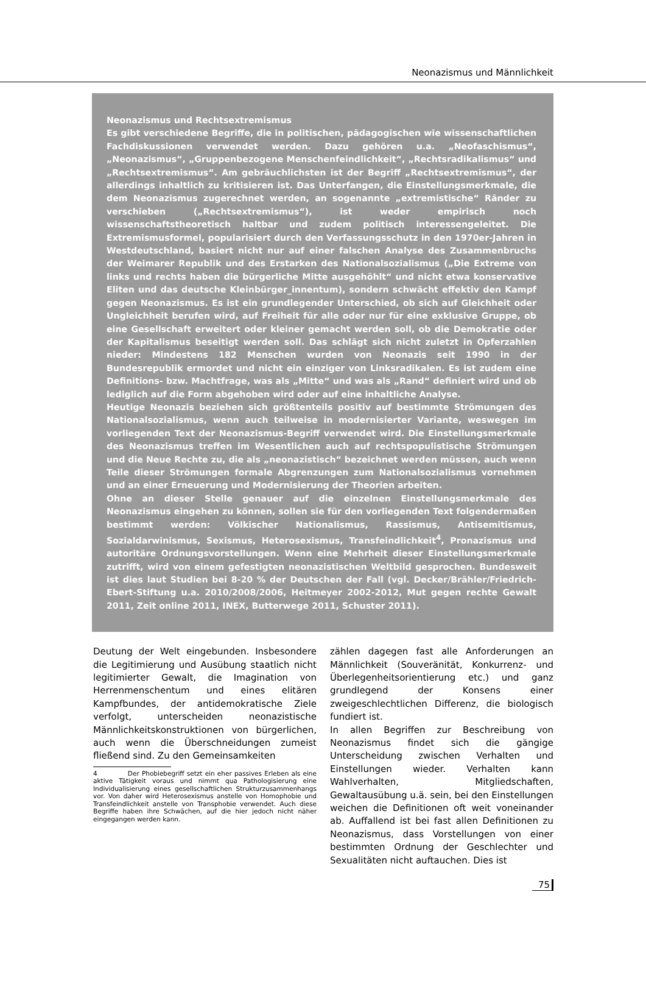Neonazismus und Männlichkeit
Neonazismus und Rechtsextremismus
Es gibt verschiedene Begriffe, die in politischen, pädagogischen wie wissenschaftlichen Fachdiskussionen verwendet werden. Dazu gehören u.a. „Neofaschismus“, „Neonazismus“, „Gruppenbezogene Menschenfeindlichkeit“, „Rechtsradikalismus“ und „Rechtsextremismus“. Am gebräuchlichsten ist der Begriff „Rechtsextremismus“, der allerdings inhaltlich zu kritisieren ist. Das Unterfangen, die Einstellungsmerkmale, die dem Neonazismus zugerechnet werden, an sogenannte „extremistische“ Ränder zu verschieben („Rechtsextremismus“), ist weder empirisch noch wissenschaftstheoretisch haltbar und zudem politisch interessengeleitet. Die Extremismusformel, popularisiert durch den Verfassungsschutz in den 1970er-Jahren in Westdeutschland, basiert nicht nur auf einer falschen Analyse des Zusammenbruchs der Weimarer Republik und des Erstarken des Nationalsozialismus („Die Extreme von links und rechts haben die bürgerliche Mitte ausgehöhlt“ und nicht etwa konservative Eliten und das deutsche Kleinbürger_innentum), sondern schwächt effektiv den Kampf gegen Neonazismus. Es ist ein grundlegender Unterschied, ob sich auf Gleichheit oder Ungleichheit berufen wird, auf Freiheit für alle oder nur für eine exklusive Gruppe, ob eine Gesellschaft erweitert oder kleiner gemacht werden soll, ob die Demokratie oder der Kapitalismus beseitigt werden soll. Das schlägt sich nicht zuletzt in Opferzahlen nieder: Mindestens 182 Menschen wurden von Neonazis seit 1990 in der Bundesrepublik ermordet und nicht ein einziger von Linksradikalen. Es ist zudem eine Definitions- bzw. Machtfrage, was als „Mitte“ und was als „Rand“ definiert wird und ob lediglich auf die Form abgehoben wird oder auf eine inhaltliche Analyse.
Heutige Neonazis beziehen sich größtenteils positiv auf bestimmte Strömungen des Nationalsozialismus, wenn auch teilweise in modernisierter Variante, weswegen im vorliegenden Text der Neonazismus-Begriff verwendet wird. Die Einstellungsmerkmale des Neonazismus treffen im Wesentlichen auch auf rechtspopulistische Strömungen und die Neue Rechte zu, die als „neonazistisch“ bezeichnet werden müssen, auch wenn Teile dieser Strömungen formale Abgrenzungen zum Nationalsozialismus vornehmen und an einer Erneuerung und Modernisierung der Theorien arbeiten.
Ohne an dieser Stelle genauer auf die einzelnen Einstellungsmerkmale des Neonazismus eingehen zu können, sollen sie für den vorliegenden Text folgendermaßen bestimmt werden: Völkischer Nationalismus, Rassismus, Antisemitismus, Sozialdarwinismus, Sexismus, Heterosexismus, Transfeindlichkeit<sup>4</sup>, Pronazismus und autoritäre Ordnungsvorstellungen. Wenn eine Mehrheit dieser Einstellungsmerkmale zutrifft, wird von einem gefestigten neonazistischen Weltbild gesprochen. Bundesweit ist dies laut Studien bei 8-20 % der Deutschen der Fall (vgl. Decker/Brähler/Friedrich-Ebert-Stiftung u.a. 2010/2008/2006, Heitmeyer 2002-2012, Mut gegen rechte Gewalt 2011, Zeit online 2011, INEX, Butterwege 2011, Schuster 2011).
Deutung der Welt eingebunden. Insbesondere die Legitimierung und Ausübung staatlich nicht legitimierter Gewalt, die Imagination von Herrenmenschentum und eines elitären Kampfbundes, der antidemokratische Ziele verfolgt, unterscheiden neonazistische Männlichkeitskonstruktionen von bürgerlichen, auch wenn die Überschneidungen zumeist fließend sind. Zu den Gemeinsamkeiten
4 Der Phobiebegriff setzt ein eher passives Erleben als eine aktive Tätigkeit voraus und nimmt qua Pathologisierung eine Individualisierung eines gesellschaftlichen Strukturzusammenhangs vor. Von daher wird Heterosexismus anstelle von Homophobie und Transfeindlichkeit anstelle von Transphobie verwendet. Auch diese Begriffe haben ihre Schwächen, auf die hier jedoch nicht näher eingegangen werden kann.
zählen dagegen fast alle Anforderungen an Männlichkeit (Souveränität, Konkurrenz- und Überlegenheitsorientierung etc.) und ganz grundlegend der Konsens einer zweigeschlechtlichen Differenz, die biologisch fundiert ist.
In allen Begriffen zur Beschreibung von Neonazismus findet sich die gängige Unterscheidung zwischen Verhalten und Einstellungen wieder. Verhalten kann Wahlverhalten, Mitgliedschaften, Gewaltausübung u.ä. sein, bei den Einstellungen weichen die Definitionen oft weit voneinander ab. Auffallend ist bei fast allen Definitionen zu Neonazismus, dass Vorstellungen von einer bestimmten Ordnung der Geschlechter und Sexualitäten nicht auftauchen. Dies ist
75